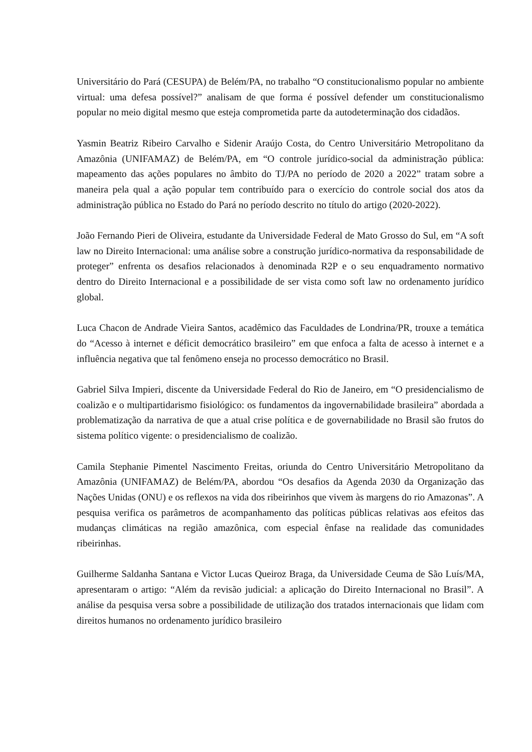Universitário do Pará (CESUPA) de Belém/PA, no trabalho “O constitucionalismo popular no ambiente virtual: uma defesa possível?” analisam de que forma é possível defender um constitucionalismo popular no meio digital mesmo que esteja comprometida parte da autodeterminação dos cidadãos.
Yasmin Beatriz Ribeiro Carvalho e Sidenir Araújo Costa, do Centro Universitário Metropolitano da Amazônia (UNIFAMAZ) de Belém/PA, em “O controle jurídico-social da administração pública: mapeamento das ações populares no âmbito do TJ/PA no período de 2020 a 2022” tratam sobre a maneira pela qual a ação popular tem contribuído para o exercício do controle social dos atos da administração pública no Estado do Pará no período descrito no título do artigo (2020-2022).
João Fernando Pieri de Oliveira, estudante da Universidade Federal de Mato Grosso do Sul, em “A soft law no Direito Internacional: uma análise sobre a construção jurídico-normativa da responsabilidade de proteger” enfrenta os desafios relacionados à denominada R2P e o seu enquadramento normativo dentro do Direito Internacional e a possibilidade de ser vista como soft law no ordenamento jurídico global.
Luca Chacon de Andrade Vieira Santos, acadêmico das Faculdades de Londrina/PR, trouxe a temática do “Acesso à internet e déficit democrático brasileiro” em que enfoca a falta de acesso à internet e a influência negativa que tal fenômeno enseja no processo democrático no Brasil.
Gabriel Silva Impieri, discente da Universidade Federal do Rio de Janeiro, em “O presidencialismo de coalizão e o multipartidarismo fisiológico: os fundamentos da ingovernabilidade brasileira” abordada a problematização da narrativa de que a atual crise política e de governabilidade no Brasil são frutos do sistema político vigente: o presidencialismo de coalizão.
Camila Stephanie Pimentel Nascimento Freitas, oriunda do Centro Universitário Metropolitano da Amazônia (UNIFAMAZ) de Belém/PA, abordou “Os desafios da Agenda 2030 da Organização das Nações Unidas (ONU) e os reflexos na vida dos ribeirinhos que vivem às margens do rio Amazonas”. A pesquisa verifica os parâmetros de acompanhamento das políticas públicas relativas aos efeitos das mudanças climáticas na região amazônica, com especial ênfase na realidade das comunidades ribeirinhas.
Guilherme Saldanha Santana e Victor Lucas Queiroz Braga, da Universidade Ceuma de São Luís/MA, apresentaram o artigo: “Além da revisão judicial: a aplicação do Direito Internacional no Brasil”. A análise da pesquisa versa sobre a possibilidade de utilização dos tratados internacionais que lidam com direitos humanos no ordenamento jurídico brasileiro